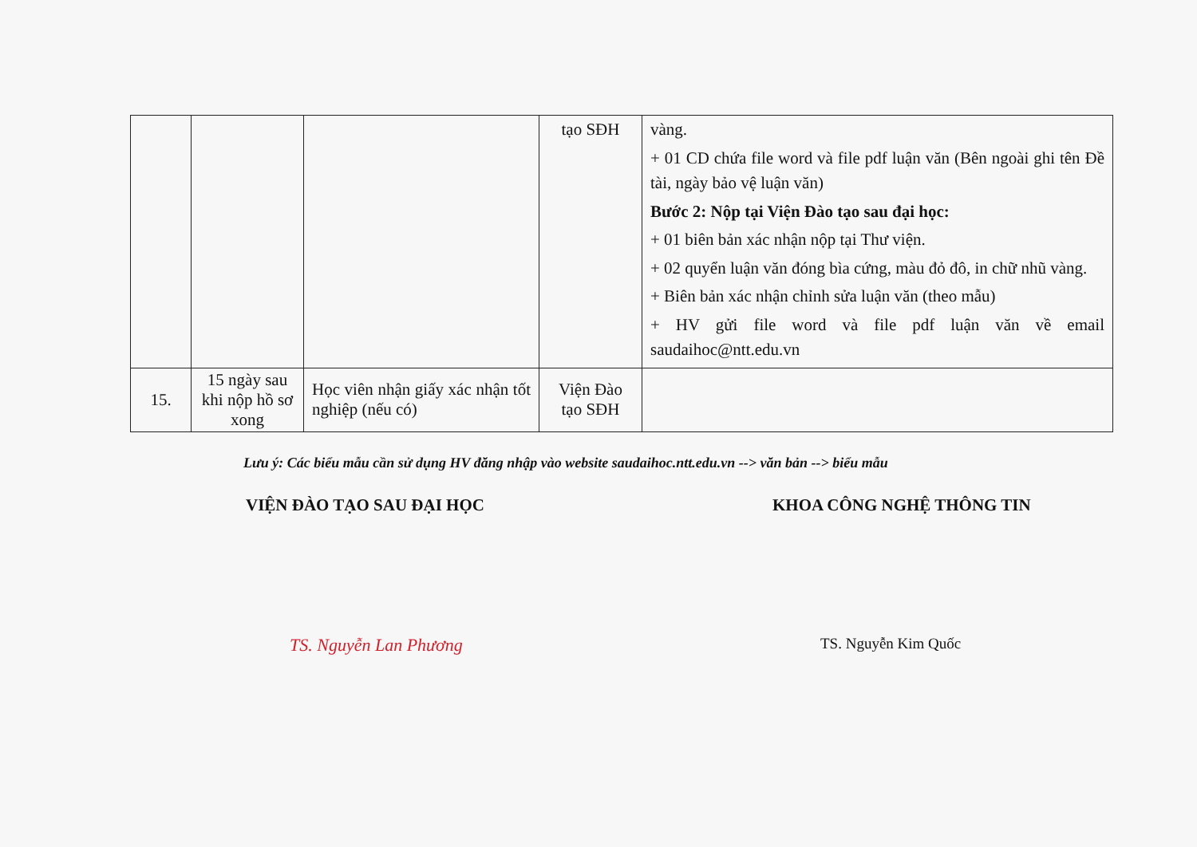| | | | tạo SĐH | vàng. + 01 CD chứa file word và file pdf luận văn (Bên ngoài ghi tên Đề tài, ngày bảo vệ luận văn) Bước 2: Nộp tại Viện Đào tạo sau đại học: + 01 biên bản xác nhận nộp tại Thư viện. + 02 quyển luận văn đóng bìa cứng, màu đỏ đô, in chữ nhũ vàng. + Biên bản xác nhận chỉnh sửa luận văn (theo mẫu) + HV gửi file word và file pdf luận văn về email saudaihoc@ntt.edu.vn |
| 15. | 15 ngày sau khi nộp hồ sơ xong | Học viên nhận giấy xác nhận tốt nghiệp (nếu có) | Viện Đào tạo SĐH | |
Lưu ý: Các biểu mẫu cần sử dụng HV đăng nhập vào website saudaihoc.ntt.edu.vn --> văn bản --> biểu mẫu
VIỆN ĐÀO TẠO SAU ĐẠI HỌC
TS. Nguyễn Lan Phương
KHOA CÔNG NGHỆ THÔNG TIN
TS. Nguyễn Kim Quốc